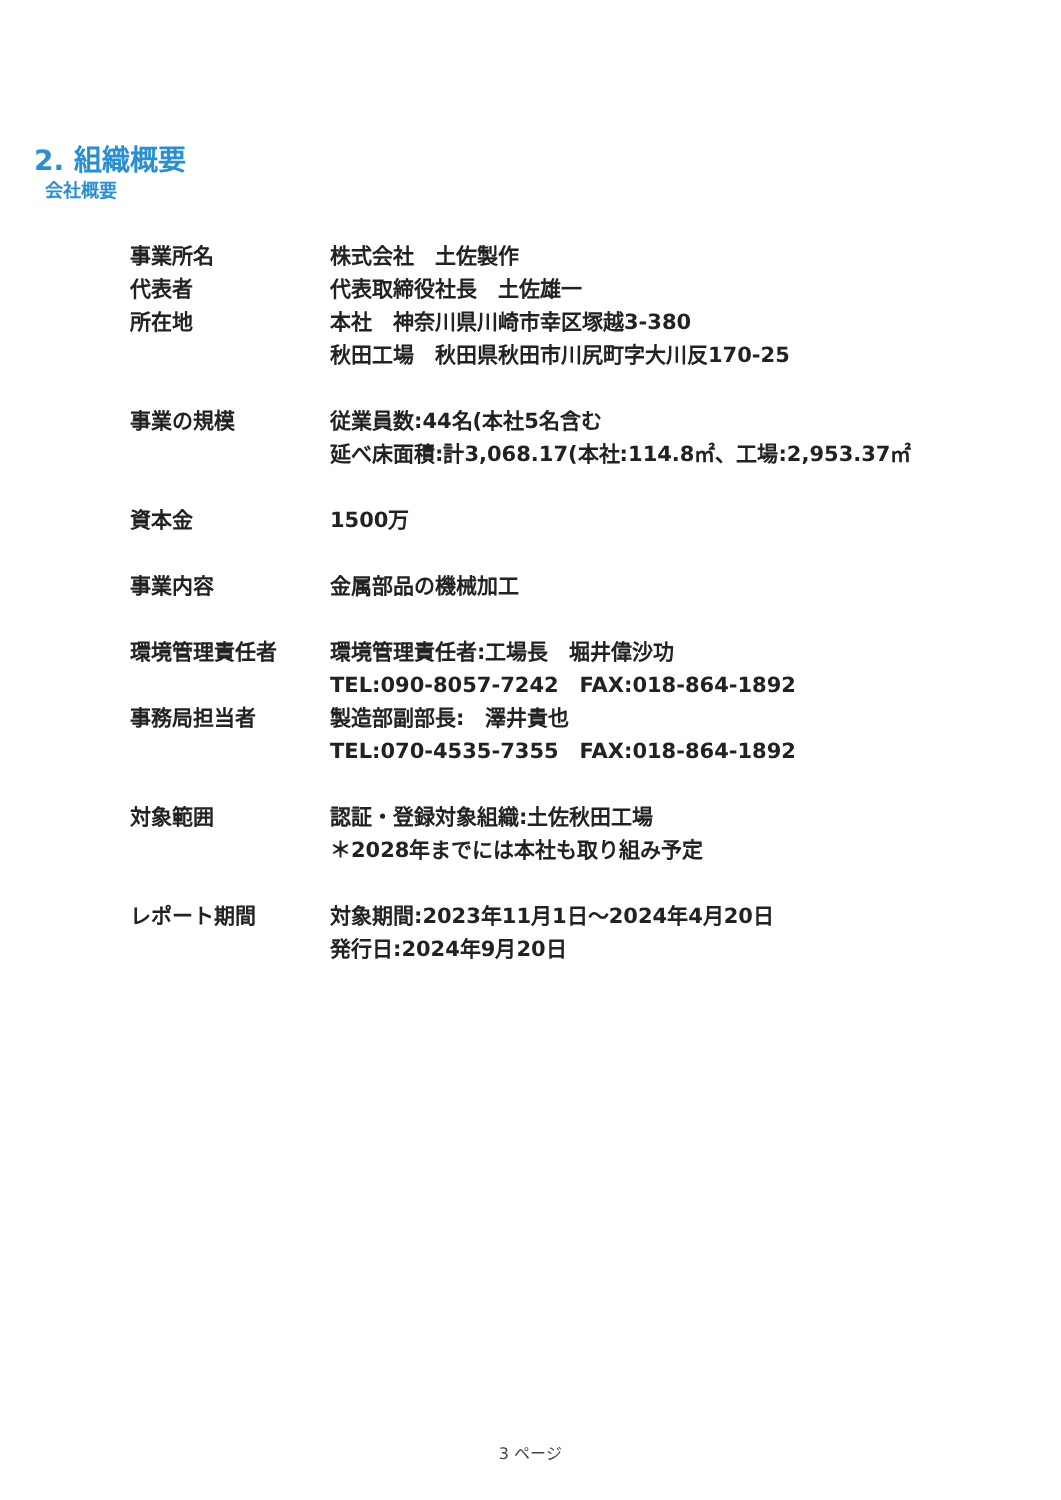2. 組織概要
会社概要
事業所名 株式会社　土佐製作
代表者 代表取締役社長　土佐雄一
所在地 本社　神奈川県川崎市幸区塚越3-380
秋田工場　秋田県秋田市川尻町字大川反170-25
事業の規模 従業員数:44名(本社5名含む
延べ床面積:計3,068.17(本社:114.8㎡、工場:2,953.37㎡
資本金 1500万
事業内容 金属部品の機械加工
環境管理責任者 環境管理責任者:工場長　堀井偉沙功
TEL:090-8057-7242　FAX:018-864-1892
事務局担当者 製造部副部長:　澤井貴也
TEL:070-4535-7355　FAX:018-864-1892
対象範囲 認証・登録対象組織:土佐秋田工場
＊2028年までには本社も取り組み予定
レポート期間 対象期間:2023年11月1日～2024年4月20日
発行日:2024年9月20日
3 ページ